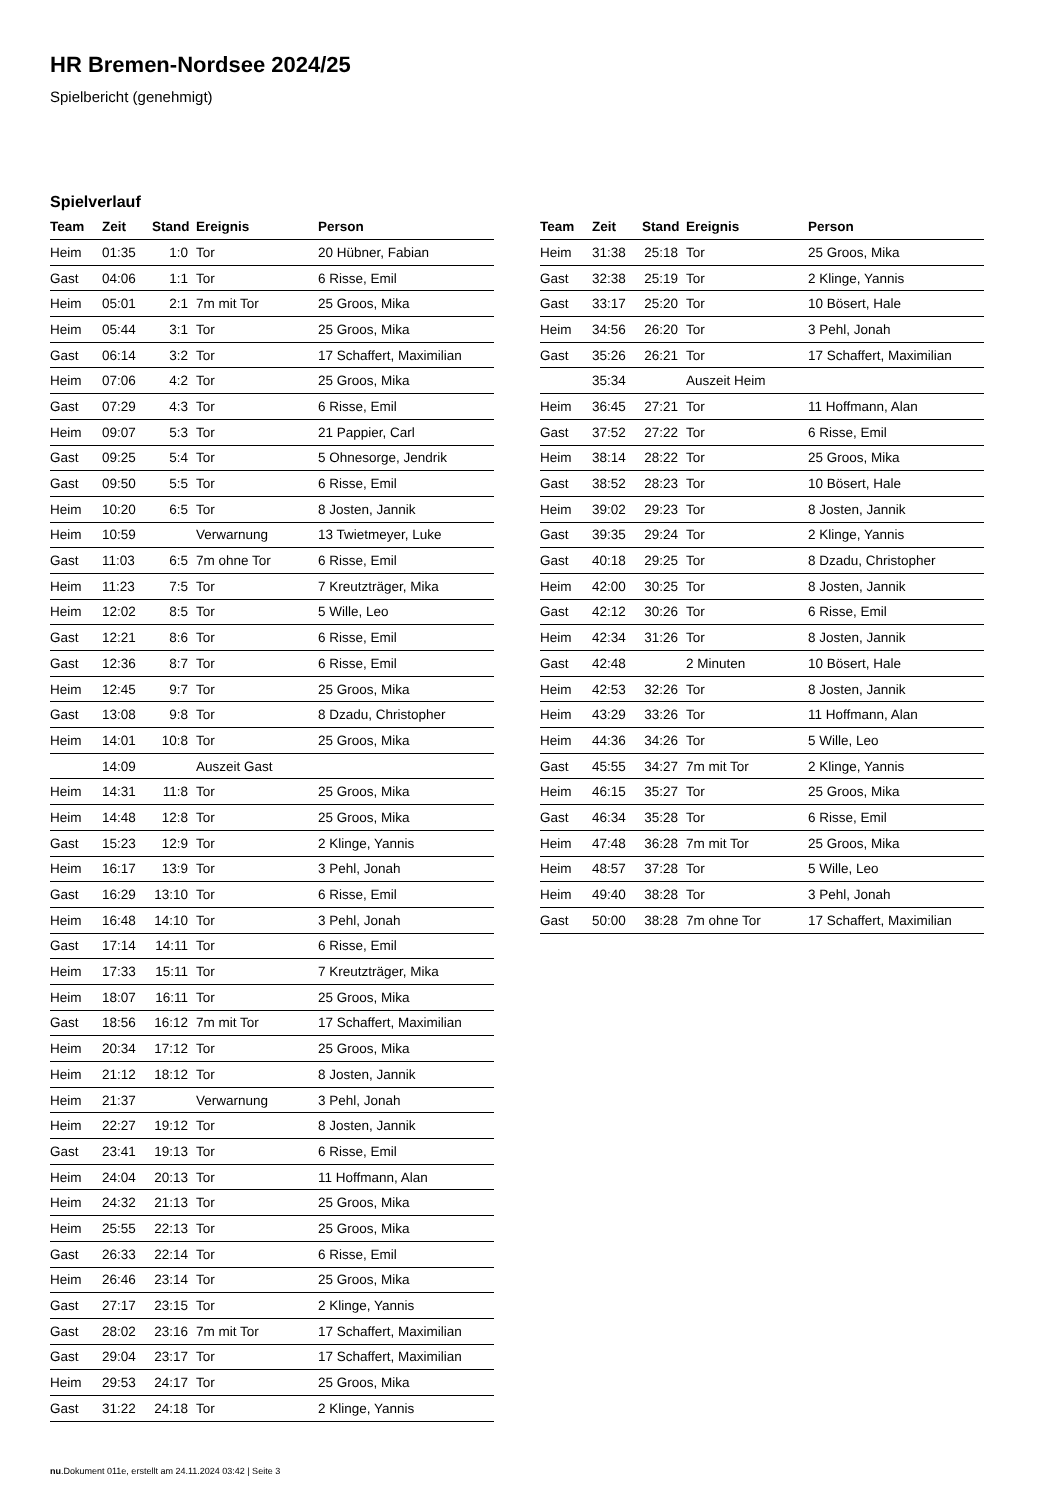HR Bremen-Nordsee 2024/25
Spielbericht (genehmigt)
Spielverlauf
| Team | Zeit | Stand | Ereignis | Person |
| --- | --- | --- | --- | --- |
| Heim | 01:35 | 1:0 | Tor | 20 Hübner, Fabian |
| Gast | 04:06 | 1:1 | Tor | 6 Risse, Emil |
| Heim | 05:01 | 2:1 | 7m mit Tor | 25 Groos, Mika |
| Heim | 05:44 | 3:1 | Tor | 25 Groos, Mika |
| Gast | 06:14 | 3:2 | Tor | 17 Schaffert, Maximilian |
| Heim | 07:06 | 4:2 | Tor | 25 Groos, Mika |
| Gast | 07:29 | 4:3 | Tor | 6 Risse, Emil |
| Heim | 09:07 | 5:3 | Tor | 21 Pappier, Carl |
| Gast | 09:25 | 5:4 | Tor | 5 Ohnesorge, Jendrik |
| Gast | 09:50 | 5:5 | Tor | 6 Risse, Emil |
| Heim | 10:20 | 6:5 | Tor | 8 Josten, Jannik |
| Heim | 10:59 | | Verwarnung | 13 Twietmeyer, Luke |
| Gast | 11:03 | 6:5 | 7m ohne Tor | 6 Risse, Emil |
| Heim | 11:23 | 7:5 | Tor | 7 Kreutzträger, Mika |
| Heim | 12:02 | 8:5 | Tor | 5 Wille, Leo |
| Gast | 12:21 | 8:6 | Tor | 6 Risse, Emil |
| Gast | 12:36 | 8:7 | Tor | 6 Risse, Emil |
| Heim | 12:45 | 9:7 | Tor | 25 Groos, Mika |
| Gast | 13:08 | 9:8 | Tor | 8 Dzadu, Christopher |
| Heim | 14:01 | 10:8 | Tor | 25 Groos, Mika |
| | 14:09 | | Auszeit Gast | |
| Heim | 14:31 | 11:8 | Tor | 25 Groos, Mika |
| Heim | 14:48 | 12:8 | Tor | 25 Groos, Mika |
| Gast | 15:23 | 12:9 | Tor | 2 Klinge, Yannis |
| Heim | 16:17 | 13:9 | Tor | 3 Pehl, Jonah |
| Gast | 16:29 | 13:10 | Tor | 6 Risse, Emil |
| Heim | 16:48 | 14:10 | Tor | 3 Pehl, Jonah |
| Gast | 17:14 | 14:11 | Tor | 6 Risse, Emil |
| Heim | 17:33 | 15:11 | Tor | 7 Kreutzträger, Mika |
| Heim | 18:07 | 16:11 | Tor | 25 Groos, Mika |
| Gast | 18:56 | 16:12 | 7m mit Tor | 17 Schaffert, Maximilian |
| Heim | 20:34 | 17:12 | Tor | 25 Groos, Mika |
| Heim | 21:12 | 18:12 | Tor | 8 Josten, Jannik |
| Heim | 21:37 | | Verwarnung | 3 Pehl, Jonah |
| Heim | 22:27 | 19:12 | Tor | 8 Josten, Jannik |
| Gast | 23:41 | 19:13 | Tor | 6 Risse, Emil |
| Heim | 24:04 | 20:13 | Tor | 11 Hoffmann, Alan |
| Heim | 24:32 | 21:13 | Tor | 25 Groos, Mika |
| Heim | 25:55 | 22:13 | Tor | 25 Groos, Mika |
| Gast | 26:33 | 22:14 | Tor | 6 Risse, Emil |
| Heim | 26:46 | 23:14 | Tor | 25 Groos, Mika |
| Gast | 27:17 | 23:15 | Tor | 2 Klinge, Yannis |
| Gast | 28:02 | 23:16 | 7m mit Tor | 17 Schaffert, Maximilian |
| Gast | 29:04 | 23:17 | Tor | 17 Schaffert, Maximilian |
| Heim | 29:53 | 24:17 | Tor | 25 Groos, Mika |
| Gast | 31:22 | 24:18 | Tor | 2 Klinge, Yannis |
| Team | Zeit | Stand | Ereignis | Person |
| --- | --- | --- | --- | --- |
| Heim | 31:38 | 25:18 | Tor | 25 Groos, Mika |
| Gast | 32:38 | 25:19 | Tor | 2 Klinge, Yannis |
| Gast | 33:17 | 25:20 | Tor | 10 Bösert, Hale |
| Heim | 34:56 | 26:20 | Tor | 3 Pehl, Jonah |
| Gast | 35:26 | 26:21 | Tor | 17 Schaffert, Maximilian |
| | 35:34 | | Auszeit Heim | |
| Heim | 36:45 | 27:21 | Tor | 11 Hoffmann, Alan |
| Gast | 37:52 | 27:22 | Tor | 6 Risse, Emil |
| Heim | 38:14 | 28:22 | Tor | 25 Groos, Mika |
| Gast | 38:52 | 28:23 | Tor | 10 Bösert, Hale |
| Heim | 39:02 | 29:23 | Tor | 8 Josten, Jannik |
| Gast | 39:35 | 29:24 | Tor | 2 Klinge, Yannis |
| Gast | 40:18 | 29:25 | Tor | 8 Dzadu, Christopher |
| Heim | 42:00 | 30:25 | Tor | 8 Josten, Jannik |
| Gast | 42:12 | 30:26 | Tor | 6 Risse, Emil |
| Heim | 42:34 | 31:26 | Tor | 8 Josten, Jannik |
| Gast | 42:48 | | 2 Minuten | 10 Bösert, Hale |
| Heim | 42:53 | 32:26 | Tor | 8 Josten, Jannik |
| Heim | 43:29 | 33:26 | Tor | 11 Hoffmann, Alan |
| Heim | 44:36 | 34:26 | Tor | 5 Wille, Leo |
| Gast | 45:55 | 34:27 | 7m mit Tor | 2 Klinge, Yannis |
| Heim | 46:15 | 35:27 | Tor | 25 Groos, Mika |
| Gast | 46:34 | 35:28 | Tor | 6 Risse, Emil |
| Heim | 47:48 | 36:28 | 7m mit Tor | 25 Groos, Mika |
| Heim | 48:57 | 37:28 | Tor | 5 Wille, Leo |
| Heim | 49:40 | 38:28 | Tor | 3 Pehl, Jonah |
| Gast | 50:00 | 38:28 | 7m ohne Tor | 17 Schaffert, Maximilian |
nu.Dokument 011e, erstellt am 24.11.2024 03:42 | Seite 3